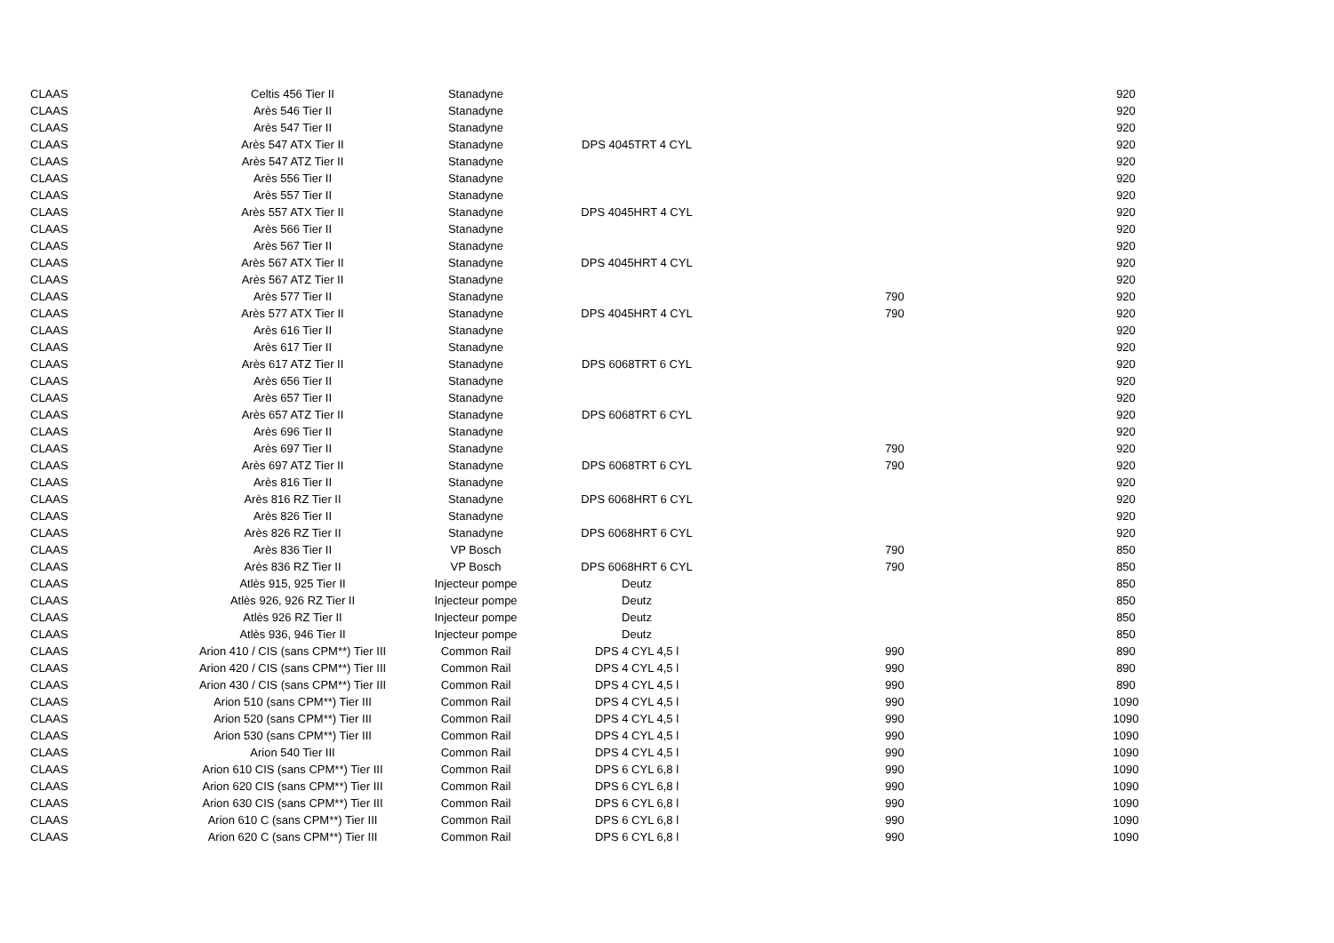| CLAAS | Celtis 456 Tier II | Stanadyne | | | 920 |
| CLAAS | Arès 546 Tier II | Stanadyne | | | 920 |
| CLAAS | Arès 547 Tier II | Stanadyne | | | 920 |
| CLAAS | Arès 547 ATX Tier II | Stanadyne | DPS 4045TRT 4 CYL | | 920 |
| CLAAS | Arès 547 ATZ Tier II | Stanadyne | | | 920 |
| CLAAS | Arès 556 Tier II | Stanadyne | | | 920 |
| CLAAS | Arès 557 Tier II | Stanadyne | | | 920 |
| CLAAS | Arès 557 ATX Tier II | Stanadyne | DPS 4045HRT 4 CYL | | 920 |
| CLAAS | Arès 566 Tier II | Stanadyne | | | 920 |
| CLAAS | Arès 567 Tier II | Stanadyne | | | 920 |
| CLAAS | Arès 567 ATX Tier II | Stanadyne | DPS 4045HRT 4 CYL | | 920 |
| CLAAS | Arès 567 ATZ Tier II | Stanadyne | | | 920 |
| CLAAS | Arès 577 Tier II | Stanadyne | | 790 | 920 |
| CLAAS | Arès 577 ATX Tier II | Stanadyne | DPS 4045HRT 4 CYL | 790 | 920 |
| CLAAS | Arès 616 Tier II | Stanadyne | | | 920 |
| CLAAS | Arès 617 Tier II | Stanadyne | | | 920 |
| CLAAS | Arès 617 ATZ Tier II | Stanadyne | DPS 6068TRT 6 CYL | | 920 |
| CLAAS | Arès 656 Tier II | Stanadyne | | | 920 |
| CLAAS | Arès 657 Tier II | Stanadyne | | | 920 |
| CLAAS | Arès 657 ATZ Tier II | Stanadyne | DPS 6068TRT 6 CYL | | 920 |
| CLAAS | Arès 696 Tier II | Stanadyne | | | 920 |
| CLAAS | Arès 697 Tier II | Stanadyne | | 790 | 920 |
| CLAAS | Arès 697 ATZ Tier II | Stanadyne | DPS 6068TRT 6 CYL | 790 | 920 |
| CLAAS | Arès 816 Tier II | Stanadyne | | | 920 |
| CLAAS | Arès 816 RZ Tier II | Stanadyne | DPS 6068HRT 6 CYL | | 920 |
| CLAAS | Arès 826 Tier II | Stanadyne | | | 920 |
| CLAAS | Arès 826 RZ Tier II | Stanadyne | DPS 6068HRT 6 CYL | | 920 |
| CLAAS | Arès 836 Tier II | VP Bosch | | 790 | 850 |
| CLAAS | Arès 836 RZ Tier II | VP Bosch | DPS 6068HRT 6 CYL | 790 | 850 |
| CLAAS | Atlès 915, 925 Tier II | Injecteur pompe | Deutz | | 850 |
| CLAAS | Atlès 926, 926 RZ Tier II | Injecteur pompe | Deutz | | 850 |
| CLAAS | Atlès 926 RZ Tier II | Injecteur pompe | Deutz | | 850 |
| CLAAS | Atlès 936, 946 Tier II | Injecteur pompe | Deutz | | 850 |
| CLAAS | Arion 410 / CIS (sans CPM**) Tier III | Common Rail | DPS 4 CYL 4,5 l | 990 | 890 |
| CLAAS | Arion 420 / CIS (sans CPM**) Tier III | Common Rail | DPS 4 CYL 4,5 l | 990 | 890 |
| CLAAS | Arion 430 / CIS (sans CPM**) Tier III | Common Rail | DPS 4 CYL 4,5 l | 990 | 890 |
| CLAAS | Arion 510 (sans CPM**) Tier III | Common Rail | DPS 4 CYL 4,5 l | 990 | 1090 |
| CLAAS | Arion 520 (sans CPM**) Tier III | Common Rail | DPS 4 CYL 4,5 l | 990 | 1090 |
| CLAAS | Arion 530 (sans CPM**) Tier III | Common Rail | DPS 4 CYL 4,5 l | 990 | 1090 |
| CLAAS | Arion 540 Tier III | Common Rail | DPS 4 CYL 4,5 l | 990 | 1090 |
| CLAAS | Arion 610 CIS (sans CPM**) Tier III | Common Rail | DPS 6 CYL 6,8 l | 990 | 1090 |
| CLAAS | Arion 620 CIS (sans CPM**) Tier III | Common Rail | DPS 6 CYL 6,8 l | 990 | 1090 |
| CLAAS | Arion 630 CIS (sans CPM**) Tier III | Common Rail | DPS 6 CYL 6,8 l | 990 | 1090 |
| CLAAS | Arion 610 C (sans CPM**) Tier III | Common Rail | DPS 6 CYL 6,8 l | 990 | 1090 |
| CLAAS | Arion 620 C (sans CPM**) Tier III | Common Rail | DPS 6 CYL 6,8 l | 990 | 1090 |